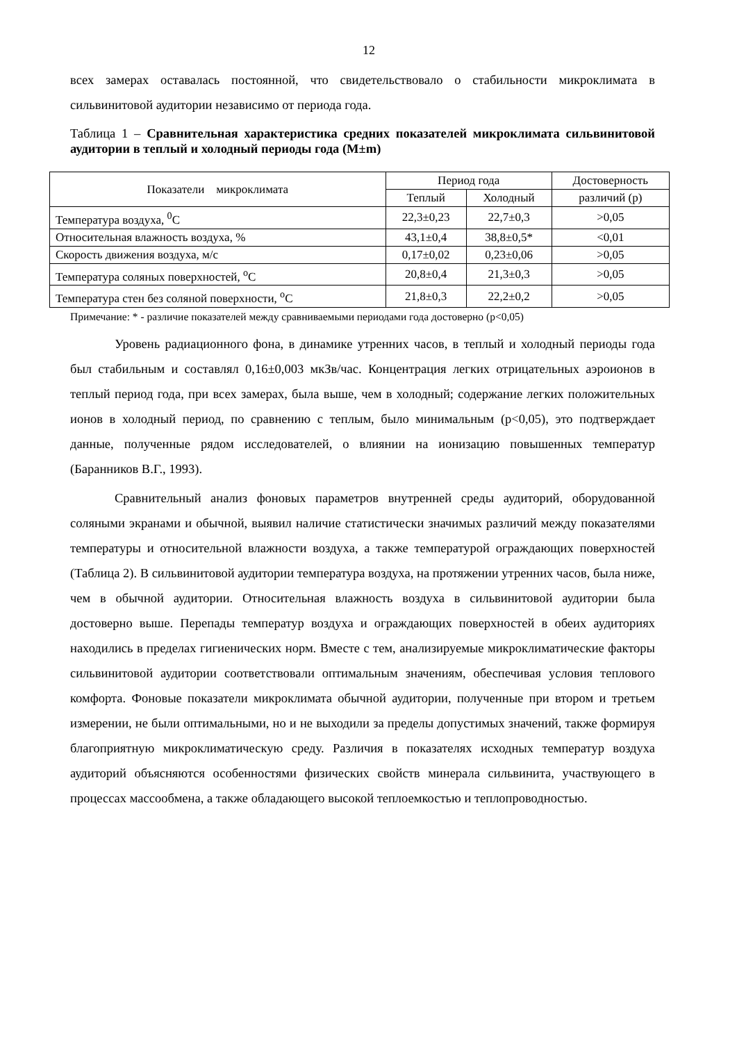12
всех замерах оставалась постоянной, что свидетельствовало о стабильности микроклимата в сильвинитовой аудитории независимо от периода года.
Таблица 1 – Сравнительная характеристика средних показателей микроклимата сильвинитовой аудитории в теплый и холодный периоды года (M±m)
| Показатели микроклимата | Период года | | Достоверность |
| --- | --- | --- | --- |
| | Теплый | Холодный | различий (р) |
| Температура воздуха, <sup>0</sup>С | 22,3±0,23 | 22,7±0,3 | >0,05 |
| Относительная влажность воздуха, % | 43,1±0,4 | 38,8±0,5* | <0,01 |
| Скорость движения воздуха, м/с | 0,17±0,02 | 0,23±0,06 | >0,05 |
| Температура соляных поверхностей, <sup>о</sup>С | 20,8±0,4 | 21,3±0,3 | >0,05 |
| Температура стен без соляной поверхности, <sup>о</sup>С | 21,8±0,3 | 22,2±0,2 | >0,05 |
Примечание: * - различие показателей между сравниваемыми периодами года достоверно (р<0,05)
Уровень радиационного фона, в динамике утренних часов, в теплый и холодный периоды года был стабильным и составлял 0,16±0,003 мкЗв/час. Концентрация легких отрицательных аэроионов в теплый период года, при всех замерах, была выше, чем в холодный; содержание легких положительных ионов в холодный период, по сравнению с теплым, было минимальным (р<0,05), это подтверждает данные, полученные рядом исследователей, о влиянии на ионизацию повышенных температур (Баранников В.Г., 1993).
Сравнительный анализ фоновых параметров внутренней среды аудиторий, оборудованной соляными экранами и обычной, выявил наличие статистически значимых различий между показателями температуры и относительной влажности воздуха, а также температурой ограждающих поверхностей (Таблица 2). В сильвинитовой аудитории температура воздуха, на протяжении утренних часов, была ниже, чем в обычной аудитории. Относительная влажность воздуха в сильвинитовой аудитории была достоверно выше. Перепады температур воздуха и ограждающих поверхностей в обеих аудиториях находились в пределах гигиенических норм. Вместе с тем, анализируемые микроклиматические факторы сильвинитовой аудитории соответствовали оптимальным значениям, обеспечивая условия теплового комфорта. Фоновые показатели микроклимата обычной аудитории, полученные при втором и третьем измерении, не были оптимальными, но и не выходили за пределы допустимых значений, также формируя благоприятную микроклиматическую среду. Различия в показателях исходных температур воздуха аудиторий объясняются особенностями физических свойств минерала сильвинита, участвующего в процессах массообмена, а также обладающего высокой теплоемкостью и теплопроводностью.